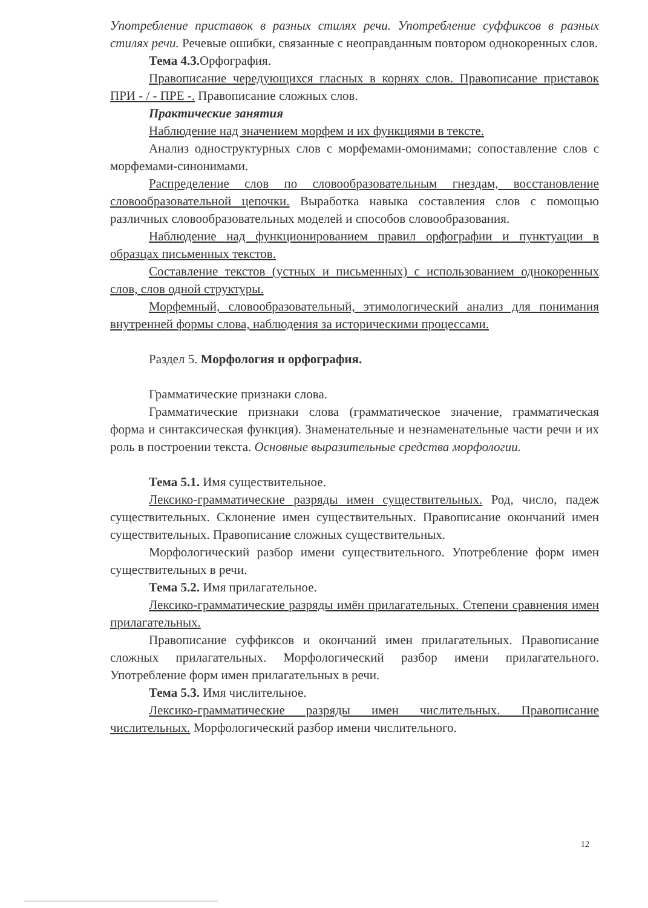Употребление приставок в разных стилях речи. Употребление суффиксов в разных стилях речи. Речевые ошибки, связанные с неоправданным повтором однокоренных слов.
Тема 4.3. Орфография.
Правописание чередующихся гласных в корнях слов. Правописание приставок ПРИ - / - ПРЕ -. Правописание сложных слов.
Практические занятия
Наблюдение над значением морфем и их функциями в тексте.
Анализ одноструктурных слов с морфемами-омонимами; сопоставление слов с морфемами-синонимами.
Распределение слов по словообразовательным гнездам, восстановление словообразовательной цепочки. Выработка навыка составления слов с помощью различных словообразовательных моделей и способов словообразования.
Наблюдение над функционированием правил орфографии и пунктуации в образцах письменных текстов.
Составление текстов (устных и письменных) с использованием однокоренных слов, слов одной структуры.
Морфемный, словообразовательный, этимологический анализ для понимания внутренней формы слова, наблюдения за историческими процессами.
Раздел 5. Морфология и орфография.
Грамматические признаки слова.
Грамматические признаки слова (грамматическое значение, грамматическая форма и синтаксическая функция). Знаменательные и незнаменательные части речи и их роль в построении текста. Основные выразительные средства морфологии.
Тема 5.1. Имя существительное.
Лексико-грамматические разряды имен существительных. Род, число, падеж существительных. Склонение имен существительных. Правописание окончаний имен существительных. Правописание сложных существительных.
Морфологический разбор имени существительного. Употребление форм имен существительных в речи.
Тема 5.2. Имя прилагательное.
Лексико-грамматические разряды имён прилагательных. Степени сравнения имен прилагательных.
Правописание суффиксов и окончаний имен прилагательных. Правописание сложных прилагательных. Морфологический разбор имени прилагательного. Употребление форм имен прилагательных в речи.
Тема 5.3. Имя числительное.
Лексико-грамматические разряды имен числительных. Правописание числительных. Морфологический разбор имени числительного.
12